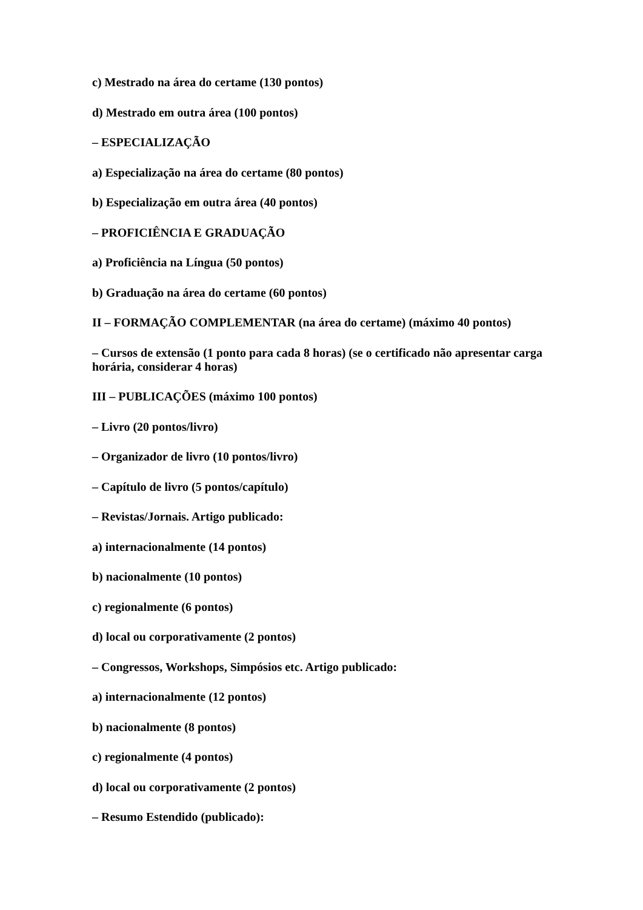c) Mestrado na área do certame (130 pontos)
d) Mestrado em outra área (100 pontos)
– ESPECIALIZAÇÃO
a) Especialização na área do certame (80 pontos)
b) Especialização em outra área (40 pontos)
– PROFICIÊNCIA E GRADUAÇÃO
a) Proficiência na Língua (50 pontos)
b) Graduação na área do certame (60 pontos)
II – FORMAÇÃO COMPLEMENTAR (na área do certame) (máximo 40 pontos)
– Cursos de extensão (1 ponto para cada 8 horas) (se o certificado não apresentar carga horária, considerar 4 horas)
III – PUBLICAÇÕES (máximo 100 pontos)
– Livro (20 pontos/livro)
– Organizador de livro (10 pontos/livro)
– Capítulo de livro (5 pontos/capítulo)
– Revistas/Jornais. Artigo publicado:
a) internacionalmente (14 pontos)
b) nacionalmente (10 pontos)
c) regionalmente (6 pontos)
d) local ou corporativamente (2 pontos)
– Congressos, Workshops, Simpósios etc. Artigo publicado:
a) internacionalmente (12 pontos)
b) nacionalmente (8 pontos)
c) regionalmente (4 pontos)
d) local ou corporativamente (2 pontos)
– Resumo Estendido (publicado):